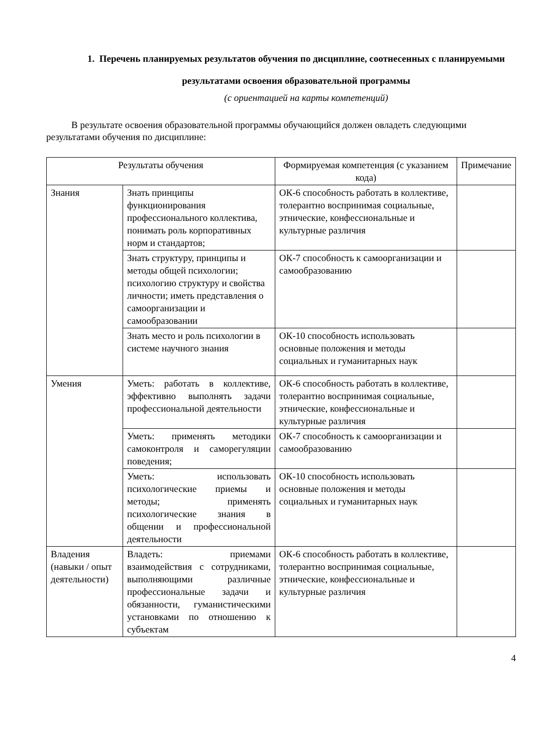1. Перечень планируемых результатов обучения по дисциплине, соотнесенных с планируемыми результатами освоения образовательной программы
(с ориентацией на карты компетенций)
В результате освоения образовательной программы обучающийся должен овладеть следующими результатами обучения по дисциплине:
| Результаты обучения | | Формируемая компетенция (с указанием кода) | Примечание |
| --- | --- | --- | --- |
| Знания | Знать принципы функционирования профессионального коллектива, понимать роль корпоративных норм и стандартов; | ОК-6 способность работать в коллективе, толерантно воспринимая социальные, этнические, конфессиональные и культурные различия | |
| | Знать структуру, принципы и методы общей психологии; психологию структуру и свойства личности; иметь представления о самоорганизации и самообразовании | ОК-7 способность к самоорганизации и самообразованию | |
| | Знать место и роль психологии в системе научного знания | ОК-10 способность использовать основные положения и методы социальных и гуманитарных наук | |
| Умения | Уметь: работать в коллективе, эффективно выполнять задачи профессиональной деятельности | ОК-6 способность работать в коллективе, толерантно воспринимая социальные, этнические, конфессиональные и культурные различия | |
| | Уметь: применять методики самоконтроля и саморегуляции поведения; | ОК-7 способность к самоорганизации и самообразованию | |
| | Уметь: использовать психологические приемы и методы; применять психологические знания в общении и профессиональной деятельности | ОК-10 способность использовать основные положения и методы социальных и гуманитарных наук | |
| Владения (навыки / опыт деятельности) | Владеть: приемами взаимодействия с сотрудниками, выполняющими различные профессиональные задачи и обязанности, гуманистическими установками по отношению к субъектам | ОК-6 способность работать в коллективе, толерантно воспринимая социальные, этнические, конфессиональные и культурные различия | |
4